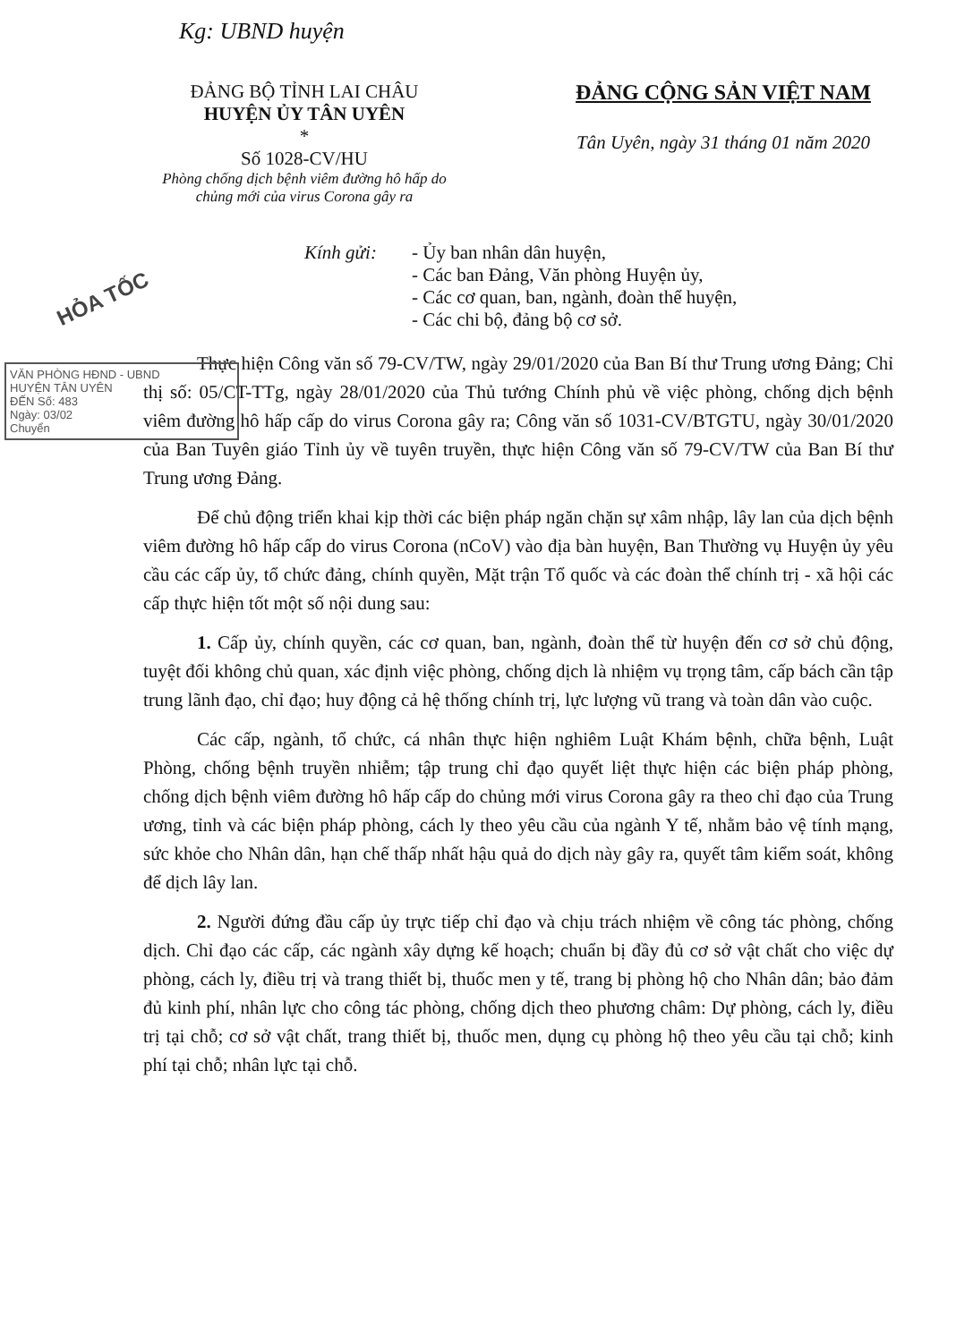Kg: UBND huyện
ĐẢNG BỘ TỈNH LAI CHÂU
HUYỆN ỦY TÂN UYÊN
*
Số 1028-CV/HU
Phòng chống dịch bệnh viêm đường hô hấp do chủng mới của virus Corona gây ra
ĐẢNG CỘNG SẢN VIỆT NAM
Tân Uyên, ngày 31 tháng 01 năm 2020
Kính gửi: - Ủy ban nhân dân huyện,
- Các ban Đảng, Văn phòng Huyện ủy,
- Các cơ quan, ban, ngành, đoàn thể huyện,
- Các chi bộ, đảng bộ cơ sở.
Thực hiện Công văn số 79-CV/TW, ngày 29/01/2020 của Ban Bí thư Trung ương Đảng; Chỉ thị số: 05/CT-TTg, ngày 28/01/2020 của Thủ tướng Chính phủ về việc phòng, chống dịch bệnh viêm đường hô hấp cấp do virus Corona gây ra; Công văn số 1031-CV/BTGTU, ngày 30/01/2020 của Ban Tuyên giáo Tỉnh ủy về tuyên truyền, thực hiện Công văn số 79-CV/TW của Ban Bí thư Trung ương Đảng.
Để chủ động triển khai kịp thời các biện pháp ngăn chặn sự xâm nhập, lây lan của dịch bệnh viêm đường hô hấp cấp do virus Corona (nCoV) vào địa bàn huyện, Ban Thường vụ Huyện ủy yêu cầu các cấp ủy, tổ chức đảng, chính quyền, Mặt trận Tổ quốc và các đoàn thể chính trị - xã hội các cấp thực hiện tốt một số nội dung sau:
1. Cấp ủy, chính quyền, các cơ quan, ban, ngành, đoàn thể từ huyện đến cơ sở chủ động, tuyệt đối không chủ quan, xác định việc phòng, chống dịch là nhiệm vụ trọng tâm, cấp bách cần tập trung lãnh đạo, chỉ đạo; huy động cả hệ thống chính trị, lực lượng vũ trang và toàn dân vào cuộc.
Các cấp, ngành, tổ chức, cá nhân thực hiện nghiêm Luật Khám bệnh, chữa bệnh, Luật Phòng, chống bệnh truyền nhiễm; tập trung chỉ đạo quyết liệt thực hiện các biện pháp phòng, chống dịch bệnh viêm đường hô hấp cấp do chủng mới virus Corona gây ra theo chỉ đạo của Trung ương, tỉnh và các biện pháp phòng, cách ly theo yêu cầu của ngành Y tế, nhằm bảo vệ tính mạng, sức khỏe cho Nhân dân, hạn chế thấp nhất hậu quả do dịch này gây ra, quyết tâm kiểm soát, không để dịch lây lan.
2. Người đứng đầu cấp ủy trực tiếp chỉ đạo và chịu trách nhiệm về công tác phòng, chống dịch. Chỉ đạo các cấp, các ngành xây dựng kế hoạch; chuẩn bị đầy đủ cơ sở vật chất cho việc dự phòng, cách ly, điều trị và trang thiết bị, thuốc men y tế, trang bị phòng hộ cho Nhân dân; bảo đảm đủ kinh phí, nhân lực cho công tác phòng, chống dịch theo phương châm: Dự phòng, cách ly, điều trị tại chỗ; cơ sở vật chất, trang thiết bị, thuốc men, dụng cụ phòng hộ theo yêu cầu tại chỗ; kinh phí tại chỗ; nhân lực tại chỗ.
HỎA TỐC
VĂN PHÒNG HĐND - UBND
HUYỆN TÂN UYÊN
ĐẾN Số: 483
Ngày: 03/02
Chuyển